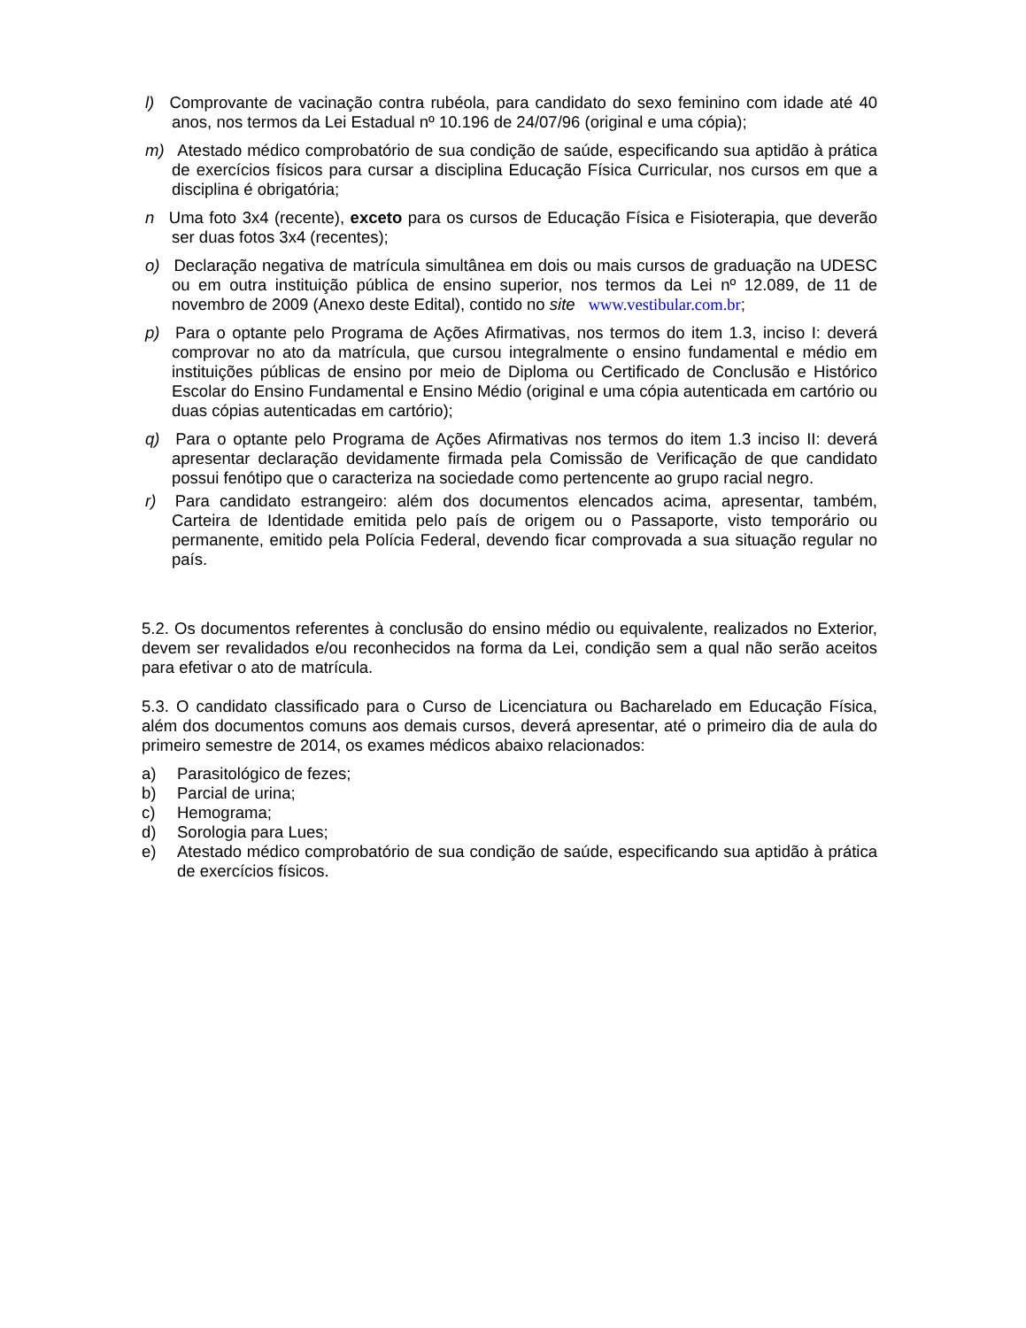l) Comprovante de vacinação contra rubéola, para candidato do sexo feminino com idade até 40 anos, nos termos da Lei Estadual nº 10.196 de 24/07/96 (original e uma cópia);
m) Atestado médico comprobatório de sua condição de saúde, especificando sua aptidão à prática de exercícios físicos para cursar a disciplina Educação Física Curricular, nos cursos em que a disciplina é obrigatória;
n Uma foto 3x4 (recente), exceto para os cursos de Educação Física e Fisioterapia, que deverão ser duas fotos 3x4 (recentes);
o) Declaração negativa de matrícula simultânea em dois ou mais cursos de graduação na UDESC ou em outra instituição pública de ensino superior, nos termos da Lei nº 12.089, de 11 de novembro de 2009 (Anexo deste Edital), contido no site www.vestibular.com.br;
p) Para o optante pelo Programa de Ações Afirmativas, nos termos do item 1.3, inciso I: deverá comprovar no ato da matrícula, que cursou integralmente o ensino fundamental e médio em instituições públicas de ensino por meio de Diploma ou Certificado de Conclusão e Histórico Escolar do Ensino Fundamental e Ensino Médio (original e uma cópia autenticada em cartório ou duas cópias autenticadas em cartório);
q) Para o optante pelo Programa de Ações Afirmativas nos termos do item 1.3 inciso II: deverá apresentar declaração devidamente firmada pela Comissão de Verificação de que candidato possui fenótipo que o caracteriza na sociedade como pertencente ao grupo racial negro.
r) Para candidato estrangeiro: além dos documentos elencados acima, apresentar, também, Carteira de Identidade emitida pelo país de origem ou o Passaporte, visto temporário ou permanente, emitido pela Polícia Federal, devendo ficar comprovada a sua situação regular no país.
5.2. Os documentos referentes à conclusão do ensino médio ou equivalente, realizados no Exterior, devem ser revalidados e/ou reconhecidos na forma da Lei, condição sem a qual não serão aceitos para efetivar o ato de matrícula.
5.3. O candidato classificado para o Curso de Licenciatura ou Bacharelado em Educação Física, além dos documentos comuns aos demais cursos, deverá apresentar, até o primeiro dia de aula do primeiro semestre de 2014, os exames médicos abaixo relacionados:
a) Parasitológico de fezes;
b) Parcial de urina;
c) Hemograma;
d) Sorologia para Lues;
e) Atestado médico comprobatório de sua condição de saúde, especificando sua aptidão à prática de exercícios físicos.